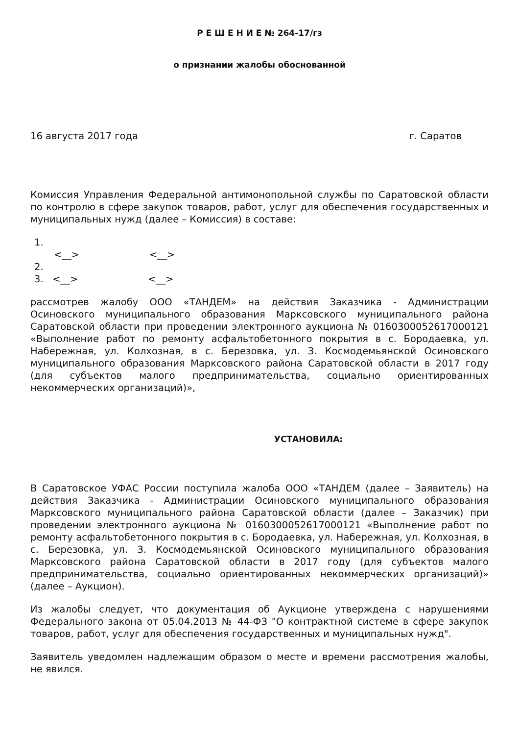Р Е Ш Е Н И Е № 264-17/гз
о признании жалобы обоснованной
16 августа 2017 года г. Саратов
Комиссия Управления Федеральной антимонопольной службы по Саратовской области по контролю в сфере закупок товаров, работ, услуг для обеспечения государственных и муниципальных нужд (далее – Комиссия) в составе:
1.
<__> <__>
2.
3. <__> <__>
рассмотрев жалобу ООО «ТАНДЕМ» на действия Заказчика - Администрации Осиновского муниципального образования Марксовского муниципального района Саратовской области при проведении электронного аукциона № 0160300052617000121 «Выполнение работ по ремонту асфальтобетонного покрытия в с. Бородаевка, ул. Набережная, ул. Колхозная, в с. Березовка, ул. З. Космодемьянской Осиновского муниципального образования Марксовского района Саратовской области в 2017 году (для субъектов малого предпринимательства, социально ориентированных некоммерческих организаций)»,
УСТАНОВИЛА:
В Саратовское УФАС России поступила жалоба ООО «ТАНДЕМ (далее – Заявитель) на действия Заказчика - Администрации Осиновского муниципального образования Марксовского муниципального района Саратовской области (далее – Заказчик) при проведении электронного аукциона № 0160300052617000121 «Выполнение работ по ремонту асфальтобетонного покрытия в с. Бородаевка, ул. Набережная, ул. Колхозная, в с. Березовка, ул. З. Космодемьянской Осиновского муниципального образования Марксовского района Саратовской области в 2017 году (для субъектов малого предпринимательства, социально ориентированных некоммерческих организаций)» (далее – Аукцион).
Из жалобы следует, что документация об Аукционе утверждена с нарушениями Федерального закона от 05.04.2013 № 44-ФЗ "О контрактной системе в сфере закупок товаров, работ, услуг для обеспечения государственных и муниципальных нужд".
Заявитель уведомлен надлежащим образом о месте и времени рассмотрения жалобы, не явился.